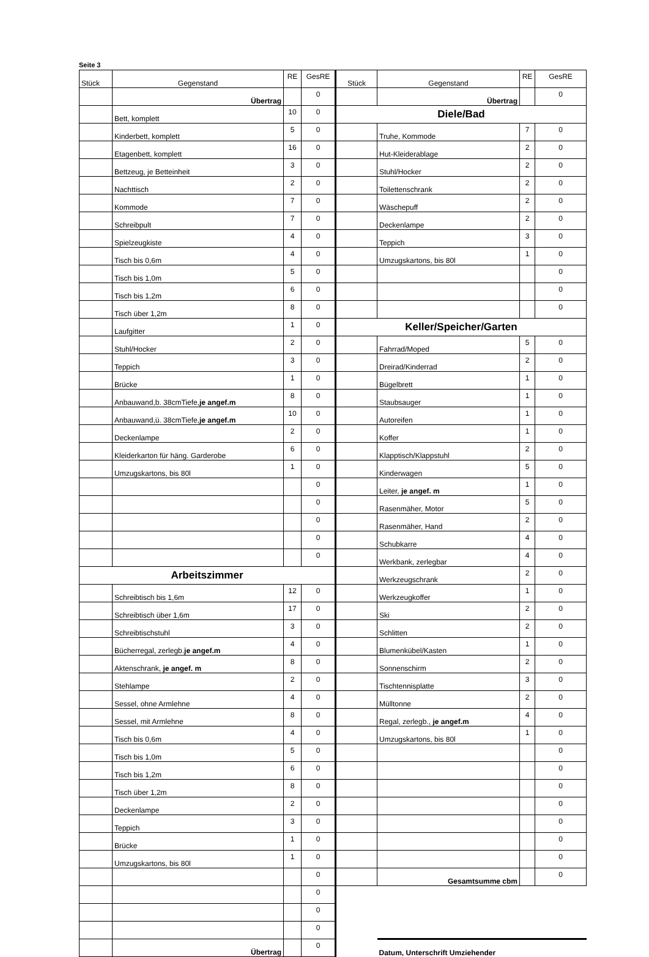Seite 3
| Stück | Gegenstand | RE | GesRE | Stück | Gegenstand | RE | GesRE |
| --- | --- | --- | --- | --- | --- | --- | --- |
| | Übertrag | | 0 | | Übertrag | | 0 |
| | Bett, komplett | 10 | 0 | Diele/Bad | | | |
| | Kinderbett, komplett | 5 | 0 | | Truhe, Kommode | 7 | 0 |
| | Etagenbett, komplett | 16 | 0 | | Hut-Kleiderablage | 2 | 0 |
| | Bettzeug, je Betteinheit | 3 | 0 | | Stuhl/Hocker | 2 | 0 |
| | Nachttisch | 2 | 0 | | Toilettenschrank | 2 | 0 |
| | Kommode | 7 | 0 | | Wäschepuff | 2 | 0 |
| | Schreibpult | 7 | 0 | | Deckenlampe | 2 | 0 |
| | Spielzeugkiste | 4 | 0 | | Teppich | 3 | 0 |
| | Tisch bis 0,6m | 4 | 0 | | Umzugskartons, bis 80l | 1 | 0 |
| | Tisch bis 1,0m | 5 | 0 | | | | 0 |
| | Tisch bis 1,2m | 6 | 0 | | | | 0 |
| | Tisch über 1,2m | 8 | 0 | | | | 0 |
| | Laufgitter | 1 | 0 | Keller/Speicher/Garten | | | |
| | Stuhl/Hocker | 2 | 0 | | Fahrrad/Moped | 5 | 0 |
| | Teppich | 3 | 0 | | Dreirad/Kinderrad | 2 | 0 |
| | Brücke | 1 | 0 | | Bügelbrett | 1 | 0 |
| | Anbauwand,b. 38cmTiefe, je angef.m | 8 | 0 | | Staubsauger | 1 | 0 |
| | Anbauwand,ü. 38cmTiefe, je angef.m | 10 | 0 | | Autoreifen | 1 | 0 |
| | Deckenlampe | 2 | 0 | | Koffer | 1 | 0 |
| | Kleiderkarton für häng. Garderobe | 6 | 0 | | Klapptisch/Klappstuhl | 2 | 0 |
| | Umzugskartons, bis 80l | 1 | 0 | | Kinderwagen | 5 | 0 |
| | | | 0 | | Leiter, je angef. m | 1 | 0 |
| | | | 0 | | Rasenmäher, Motor | 5 | 0 |
| | | | 0 | | Rasenmäher, Hand | 2 | 0 |
| | | | 0 | | Schubkarre | 4 | 0 |
| | | | 0 | | Werkbank, zerlegbar | 4 | 0 |
| Arbeitszimmer | | | | | Werkzeugschrank | 2 | 0 |
| | Schreibtisch bis 1,6m | 12 | 0 | | Werkzeugkoffer | 1 | 0 |
| | Schreibtisch über 1,6m | 17 | 0 | | Ski | 2 | 0 |
| | Schreibtischstuhl | 3 | 0 | | Schlitten | 2 | 0 |
| | Bücherregal, zerlegb. je angef.m | 4 | 0 | | Blumenkübel/Kasten | 1 | 0 |
| | Aktenschrank, je angef. m | 8 | 0 | | Sonnenschirm | 2 | 0 |
| | Stehlampe | 2 | 0 | | Tischtennisplatte | 3 | 0 |
| | Sessel, ohne Armlehne | 4 | 0 | | Mülltonne | 2 | 0 |
| | Sessel, mit Armlehne | 8 | 0 | | Regal, zerlegb., je angef.m | 4 | 0 |
| | Tisch bis 0,6m | 4 | 0 | | Umzugskartons, bis 80l | 1 | 0 |
| | Tisch bis 1,0m | 5 | 0 | | | | 0 |
| | Tisch bis 1,2m | 6 | 0 | | | | 0 |
| | Tisch über 1,2m | 8 | 0 | | | | 0 |
| | Deckenlampe | 2 | 0 | | | | 0 |
| | Teppich | 3 | 0 | | | | 0 |
| | Brücke | 1 | 0 | | | | 0 |
| | Umzugskartons, bis 80l | 1 | 0 | | | | 0 |
| | | | 0 | | Gesamtsumme cbm | | 0 |
| | | | 0 | | | | |
| | | | 0 | | | | |
| | | | 0 | | | | |
| | Übertrag | | 0 | | Datum, Unterschrift Umziehender | | |